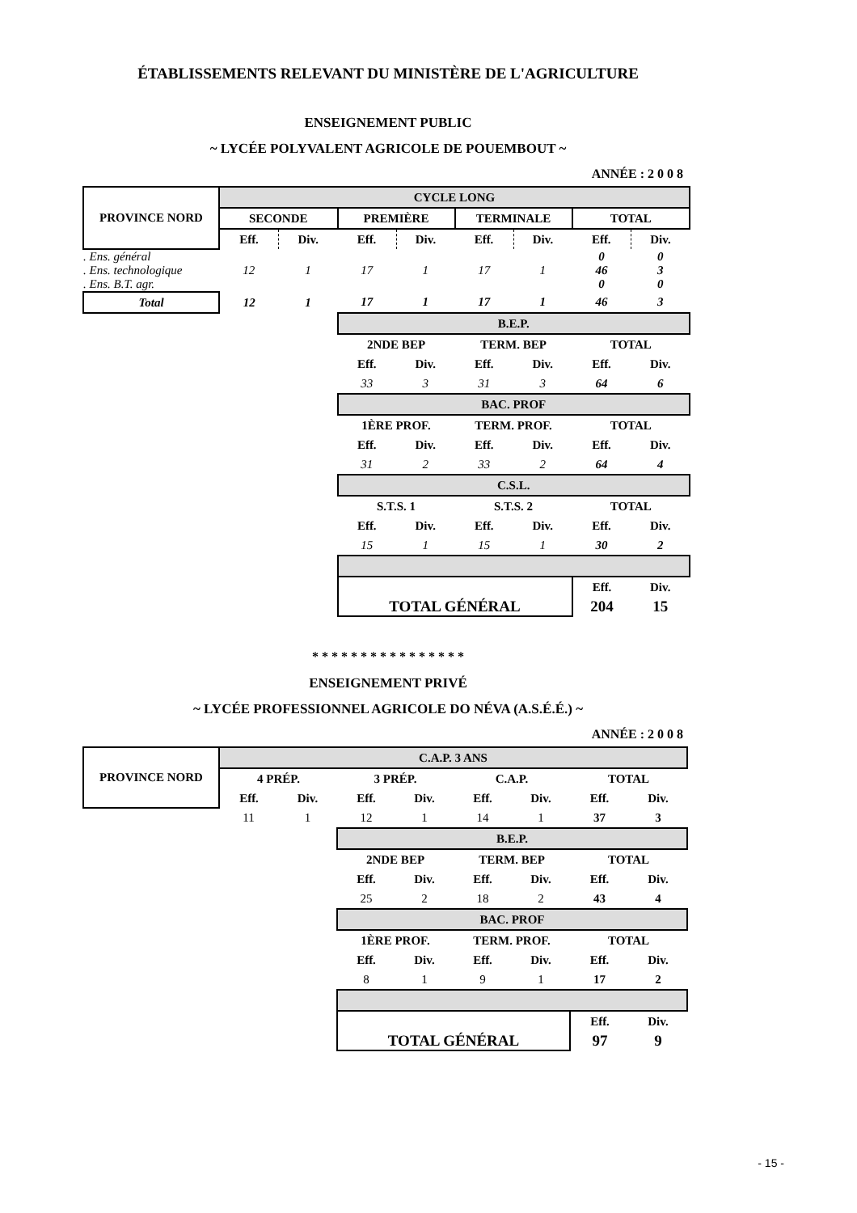ÉTABLISSEMENTS RELEVANT DU MINISTÈRE DE L'AGRICULTURE
ENSEIGNEMENT PUBLIC
~ LYCÉE POLYVALENT AGRICOLE DE POUEMBOUT ~
ANNÉE : 2 0 0 8
| PROVINCE NORD | CYCLE LONG | | | | | | | |
| --- | --- | --- | --- | --- | --- | --- | --- | --- |
| | SECONDE | | PREMIÈRE | | TERMINALE | | TOTAL | |
| | Eff. | Div. | Eff. | Div. | Eff. | Div. | Eff. | Div. |
| . Ens. général . Ens. technologique . Ens. B.T. agr. | 12 | 1 | 17 | 1 | 17 | 1 | 0 46 0 | 0 3 0 |
| Total | 12 | 1 | 17 | 1 | 17 | 1 | 46 | 3 |
| | | | B.E.P. | | | | | |
| | | | 2NDE BEP | | TERM. BEP | | TOTAL | |
| | | | Eff. | Div. | Eff. | Div. | Eff. | Div. |
| | | | 33 | 3 | 31 | 3 | 64 | 6 |
| | | | BAC. PROF | | | | | |
| | | | 1ÈRE PROF. | | TERM. PROF. | | TOTAL | |
| | | | Eff. | Div. | Eff. | Div. | Eff. | Div. |
| | | | 31 | 2 | 33 | 2 | 64 | 4 |
| | | | C.S.L. | | | | | |
| | | | S.T.S. 1 | | S.T.S. 2 | | TOTAL | |
| | | | Eff. | Div. | Eff. | Div. | Eff. | Div. |
| | | | 15 | 1 | 15 | 1 | 30 | 2 |
| | | | TOTAL GÉNÉRAL | | | | Eff. | Div. |
| | | | | | | | 204 | 15 |
* * * * * * * * * * * * * * * *
ENSEIGNEMENT PRIVÉ
~ LYCÉE PROFESSIONNEL AGRICOLE DO NÉVA (A.S.É.É.) ~
ANNÉE : 2 0 0 8
| PROVINCE NORD | C.A.P. 3 ANS | | | | | | | |
| --- | --- | --- | --- | --- | --- | --- | --- | --- |
| | 4 PRÉP. | | 3 PRÉP. | | C.A.P. | | TOTAL | |
| | Eff. | Div. | Eff. | Div. | Eff. | Div. | Eff. | Div. |
| | 11 | 1 | 12 | 1 | 14 | 1 | 37 | 3 |
| | | | B.E.P. | | | | | |
| | | | 2NDE BEP | | TERM. BEP | | TOTAL | |
| | | | Eff. | Div. | Eff. | Div. | Eff. | Div. |
| | | | 25 | 2 | 18 | 2 | 43 | 4 |
| | | | BAC. PROF | | | | | |
| | | | 1ÈRE PROF. | | TERM. PROF. | | TOTAL | |
| | | | Eff. | Div. | Eff. | Div. | Eff. | Div. |
| | | | 8 | 1 | 9 | 1 | 17 | 2 |
| | | | TOTAL GÉNÉRAL | | | | Eff. | Div. |
| | | | | | | | 97 | 9 |
- 15 -